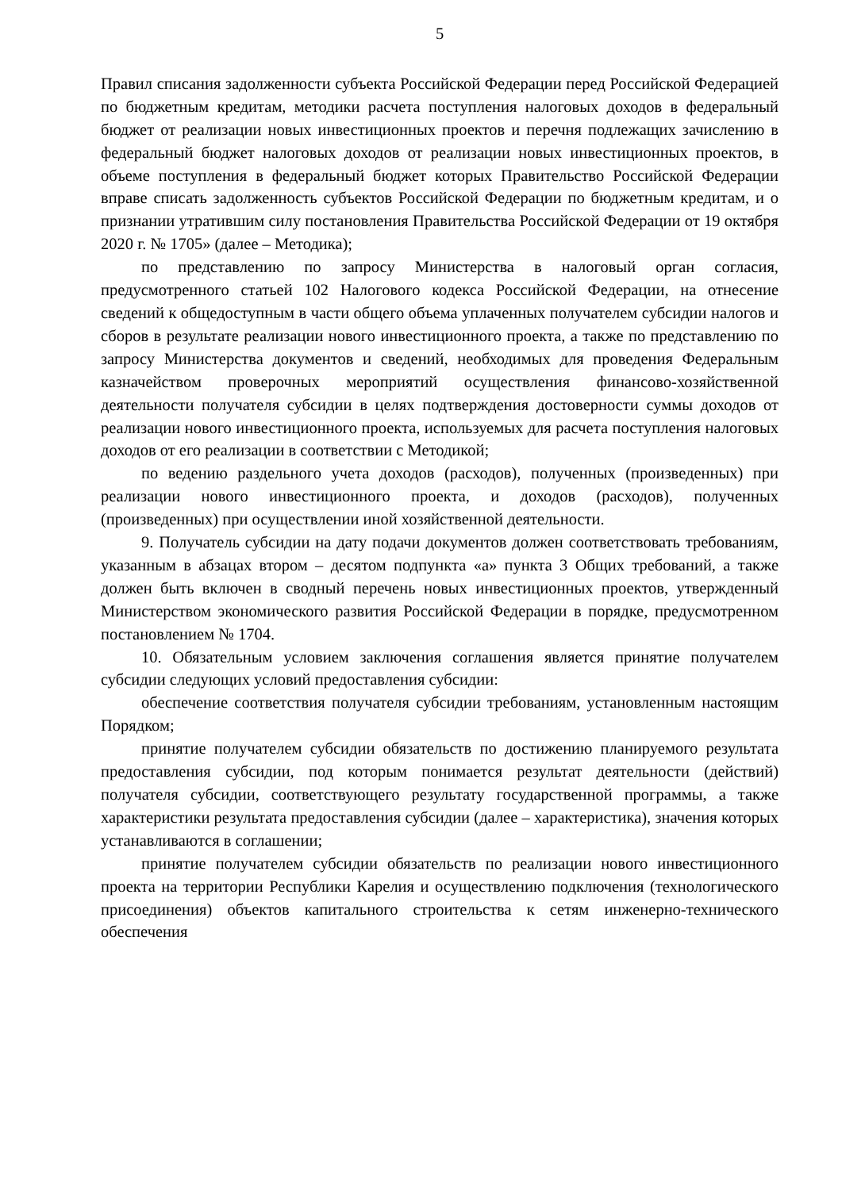5
Правил списания задолженности субъекта Российской Федерации перед Российской Федерацией по бюджетным кредитам, методики расчета поступления налоговых доходов в федеральный бюджет от реализации новых инвестиционных проектов и перечня подлежащих зачислению в федеральный бюджет налоговых доходов от реализации новых инвестиционных проектов, в объеме поступления в федеральный бюджет которых Правительство Российской Федерации вправе списать задолженность субъектов Российской Федерации по бюджетным кредитам, и о признании утратившим силу постановления Правительства Российской Федерации от 19 октября 2020 г. № 1705» (далее – Методика);
по представлению по запросу Министерства в налоговый орган согласия, предусмотренного статьей 102 Налогового кодекса Российской Федерации, на отнесение сведений к общедоступным в части общего объема уплаченных получателем субсидии налогов и сборов в результате реализации нового инвестиционного проекта, а также по представлению по запросу Министерства документов и сведений, необходимых для проведения Федеральным казначейством проверочных мероприятий осуществления финансово-хозяйственной деятельности получателя субсидии в целях подтверждения достоверности суммы доходов от реализации нового инвестиционного проекта, используемых для расчета поступления налоговых доходов от его реализации в соответствии с Методикой;
по ведению раздельного учета доходов (расходов), полученных (произведенных) при реализации нового инвестиционного проекта, и доходов (расходов), полученных (произведенных) при осуществлении иной хозяйственной деятельности.
9. Получатель субсидии на дату подачи документов должен соответствовать требованиям, указанным в абзацах втором – десятом подпункта «а» пункта 3 Общих требований, а также должен быть включен в сводный перечень новых инвестиционных проектов, утвержденный Министерством экономического развития Российской Федерации в порядке, предусмотренном постановлением № 1704.
10. Обязательным условием заключения соглашения является принятие получателем субсидии следующих условий предоставления субсидии:
обеспечение соответствия получателя субсидии требованиям, установленным настоящим Порядком;
принятие получателем субсидии обязательств по достижению планируемого результата предоставления субсидии, под которым понимается результат деятельности (действий) получателя субсидии, соответствующего результату государственной программы, а также характеристики результата предоставления субсидии (далее – характеристика), значения которых устанавливаются в соглашении;
принятие получателем субсидии обязательств по реализации нового инвестиционного проекта на территории Республики Карелия и осуществлению подключения (технологического присоединения) объектов капитального строительства к сетям инженерно-технического обеспечения